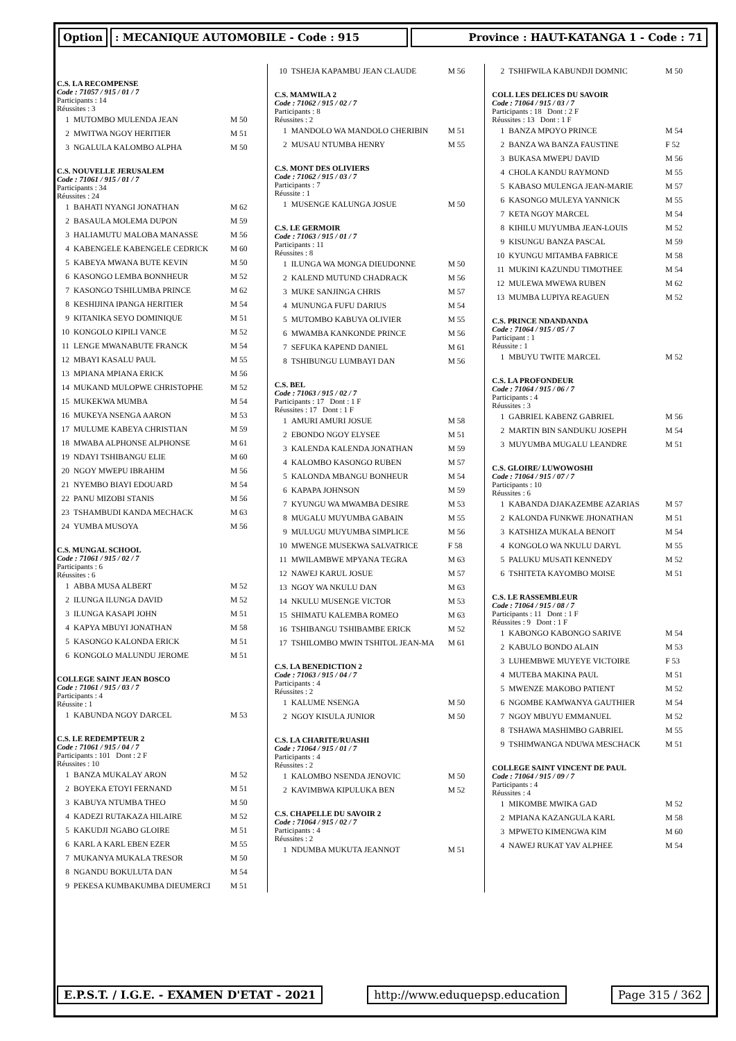Option : MECANIQUE AUTOMOBILE - Code : 915 Province : HAUT-KATANGA 1 - Code : 71
C.S. LA RECOMPENSE
Code : 71057 / 915 / 01 / 7
Participants : 14
Réussites : 3
| 1 | MUTOMBO MULENDA JEAN | M 50 |
| 2 | MWITWA NGOY HERITIER | M 51 |
| 3 | NGALULA KALOMBO ALPHA | M 50 |
C.S. NOUVELLE JERUSALEM
Code : 71061 / 915 / 01 / 7
Participants : 34
Réussites : 24
| 1 | BAHATI NYANGI JONATHAN | M 62 |
| 2 | BASAULA MOLEMA DUPON | M 59 |
| 3 | HALIAMUTU MALOBA MANASSE | M 56 |
| 4 | KABENGELE KABENGELE CEDRICK | M 60 |
| 5 | KABEYA MWANA BUTE KEVIN | M 50 |
| 6 | KASONGO LEMBA BONNHEUR | M 52 |
| 7 | KASONGO TSHILUMBA PRINCE | M 62 |
| 8 | KESHIJINA IPANGA HERITIER | M 54 |
| 9 | KITANIKA SEYO DOMINIQUE | M 51 |
| 10 | KONGOLO KIPILI VANCE | M 52 |
| 11 | LENGE MWANABUTE FRANCK | M 54 |
| 12 | MBAYI KASALU PAUL | M 55 |
| 13 | MPIANA MPIANA ERICK | M 56 |
| 14 | MUKAND MULOPWE CHRISTOPHE | M 52 |
| 15 | MUKEKWA MUMBA | M 54 |
| 16 | MUKEYA NSENGA AARON | M 53 |
| 17 | MULUME KABEYA CHRISTIAN | M 59 |
| 18 | MWABA ALPHONSE ALPHONSE | M 61 |
| 19 | NDAYI TSHIBANGU ELIE | M 60 |
| 20 | NGOY MWEPU IBRAHIM | M 56 |
| 21 | NYEMBO BIAYI EDOUARD | M 54 |
| 22 | PANU MIZOBI STANIS | M 56 |
| 23 | TSHAMBUDI KANDA MECHACK | M 63 |
| 24 | YUMBA MUSOYA | M 56 |
C.S. MUNGAL SCHOOL
Code : 71061 / 915 / 02 / 7
Participants : 6
Réussites : 6
| 1 | ABBA MUSA ALBERT | M 52 |
| 2 | ILUNGA ILUNGA DAVID | M 52 |
| 3 | ILUNGA KASAPI JOHN | M 51 |
| 4 | KAPYA MBUYI JONATHAN | M 58 |
| 5 | KASONGO KALONDA ERICK | M 51 |
| 6 | KONGOLO MALUNDU JEROME | M 51 |
COLLEGE SAINT JEAN BOSCO
Code : 71061 / 915 / 03 / 7
Participants : 4
Réussite : 1
| 1 | KABUNDA NGOY DARCEL | M 53 |
C.S. LE REDEMPTEUR 2
Code : 71061 / 915 / 04 / 7
Participants : 101 Dont : 2 F
Réussites : 10
| 1 | BANZA MUKALAY ARON | M 52 |
| 2 | BOYEKA ETOYI FERNAND | M 51 |
| 3 | KABUYA NTUMBA THEO | M 50 |
| 4 | KADEZI RUTAKAZA HILAIRE | M 52 |
| 5 | KAKUDJI NGABO GLOIRE | M 51 |
| 6 | KARL A KARL EBEN EZER | M 55 |
| 7 | MUKANYA MUKALA TRESOR | M 50 |
| 8 | NGANDU BOKULUTA DAN | M 54 |
| 9 | PEKESA KUMBAKUMBA DIEUMERCI | M 51 |
| 10 | TSHEJA KAPAMBU JEAN CLAUDE | M 56 |
C.S. MAMWILA 2
Code : 71062 / 915 / 02 / 7
Participants : 8
Réussites : 2
| 1 | MANDOLO WA MANDOLO CHERIBIN | M 51 |
| 2 | MUSAU NTUMBA HENRY | M 55 |
C.S. MONT DES OLIVIERS
Code : 71062 / 915 / 03 / 7
Participants : 7
Réussite : 1
| 1 | MUSENGE KALUNGA JOSUE | M 50 |
C.S. LE GERMOIR
Code : 71063 / 915 / 01 / 7
Participants : 11
Réussites : 8
| 1 | ILUNGA WA MONGA DIEUDONNE | M 50 |
| 2 | KALEND MUTUND CHADRACK | M 56 |
| 3 | MUKE SANJINGA CHRIS | M 57 |
| 4 | MUNUNGA FUFU DARIUS | M 54 |
| 5 | MUTOMBO KABUYA OLIVIER | M 55 |
| 6 | MWAMBA KANKONDE PRINCE | M 56 |
| 7 | SEFUKA KAPEND DANIEL | M 61 |
| 8 | TSHIBUNGU LUMBAYI DAN | M 56 |
C.S. BEL
Code : 71063 / 915 / 02 / 7
Participants : 17 Dont : 1 F
Réussites : 17 Dont : 1 F
| 1 | AMURI AMURI JOSUE | M 58 |
| 2 | EBONDO NGOY ELYSEE | M 51 |
| 3 | KALENDA KALENDA JONATHAN | M 59 |
| 4 | KALOMBO KASONGO RUBEN | M 57 |
| 5 | KALONDA MBANGU BONHEUR | M 54 |
| 6 | KAPAPA JOHNSON | M 59 |
| 7 | KYUNGU WA MWAMBA DESIRE | M 53 |
| 8 | MUGALU MUYUMBA GABAIN | M 55 |
| 9 | MULUGU MUYUMBA SIMPLICE | M 56 |
| 10 | MWENGE MUSEKWA SALVATRICE | F 58 |
| 11 | MWILAMBWE MPYANA TEGRA | M 63 |
| 12 | NAWEJ KARUL JOSUE | M 57 |
| 13 | NGOY WA NKULU DAN | M 63 |
| 14 | NKULU MUSENGE VICTOR | M 53 |
| 15 | SHIMATU KALEMBA ROMEO | M 63 |
| 16 | TSHIBANGU TSHIBAMBE ERICK | M 52 |
| 17 | TSHILOMBO MWIN TSHITOL JEAN-MA | M 61 |
C.S. LA BENEDICTION 2
Code : 71063 / 915 / 04 / 7
Participants : 4
Réussites : 2
| 1 | KALUME NSENGA | M 50 |
| 2 | NGOY KISULA JUNIOR | M 50 |
C.S. LA CHARITE/RUASHI
Code : 71064 / 915 / 01 / 7
Participants : 4
Réussites : 2
| 1 | KALOMBO NSENDA JENOVIC | M 50 |
| 2 | KAVIMBWA KIPULUKA BEN | M 52 |
C.S. CHAPELLE DU SAVOIR 2
Code : 71064 / 915 / 02 / 7
Participants : 4
Réussites : 2
| 1 | NDUMBA MUKUTA JEANNOT | M 51 |
| 2 | TSHIFWILA KABUNDJI DOMNIC | M 50 |
COLL LES DELICES DU SAVOIR
Code : 71064 / 915 / 03 / 7
Participants : 18 Dont : 2 F
Réussites : 13 Dont : 1 F
| 1 | BANZA MPOYO PRINCE | M 54 |
| 2 | BANZA WA BANZA FAUSTINE | F 52 |
| 3 | BUKASA MWEPU DAVID | M 56 |
| 4 | CHOLA KANDU RAYMOND | M 55 |
| 5 | KABASO MULENGA JEAN-MARIE | M 57 |
| 6 | KASONGO MULEYA YANNICK | M 55 |
| 7 | KETA NGOY MARCEL | M 54 |
| 8 | KIHILU MUYUMBA JEAN-LOUIS | M 52 |
| 9 | KISUNGU BANZA PASCAL | M 59 |
| 10 | KYUNGU MITAMBA FABRICE | M 58 |
| 11 | MUKINI KAZUNDU TIMOTHEE | M 54 |
| 12 | MULEWA MWEWA RUBEN | M 62 |
| 13 | MUMBA LUPIYA REAGUEN | M 52 |
C.S. PRINCE NDANDANDA
Code : 71064 / 915 / 05 / 7
Participant : 1
Réussite : 1
| 1 | MBUYU TWITE MARCEL | M 52 |
C.S. LA PROFONDEUR
Code : 71064 / 915 / 06 / 7
Participants : 4
Réussites : 3
| 1 | GABRIEL KABENZ GABRIEL | M 56 |
| 2 | MARTIN BIN SANDUKU JOSEPH | M 54 |
| 3 | MUYUMBA MUGALU LEANDRE | M 51 |
C.S. GLOIRE/ LUWOWOSHI
Code : 71064 / 915 / 07 / 7
Participants : 10
Réussites : 6
| 1 | KABANDA DJAKAZEMBE AZARIAS | M 57 |
| 2 | KALONDA FUNKWE JHONATHAN | M 51 |
| 3 | KATSHIZA MUKALA BENOIT | M 54 |
| 4 | KONGOLO WA NKULU DARYL | M 55 |
| 5 | PALUKU MUSATI KENNEDY | M 52 |
| 6 | TSHITETA KAYOMBO MOISE | M 51 |
C.S. LE RASSEMBLEUR
Code : 71064 / 915 / 08 / 7
Participants : 11 Dont : 1 F
Réussites : 9 Dont : 1 F
| 1 | KABONGO KABONGO SARIVE | M 54 |
| 2 | KABULO BONDO ALAIN | M 53 |
| 3 | LUHEMBWE MUYEYE VICTOIRE | F 53 |
| 4 | MUTEBA MAKINA PAUL | M 51 |
| 5 | MWENZE MAKOBO PATIENT | M 52 |
| 6 | NGOMBE KAMWANYA GAUTHIER | M 54 |
| 7 | NGOY MBUYU EMMANUEL | M 52 |
| 8 | TSHAWA MASHIMBO GABRIEL | M 55 |
| 9 | TSHIMWANGA NDUWA MESCHACK | M 51 |
COLLEGE SAINT VINCENT DE PAUL
Code : 71064 / 915 / 09 / 7
Participants : 4
Réussites : 4
| 1 | MIKOMBE MWIKA GAD | M 52 |
| 2 | MPIANA KAZANGULA KARL | M 58 |
| 3 | MPWETO KIMENGWA KIM | M 60 |
| 4 | NAWEJ RUKAT YAV ALPHEE | M 54 |
E.P.S.T. / I.G.E. - EXAMEN D'ETAT - 2021
http://www.eduquepsp.education Page 315 / 362